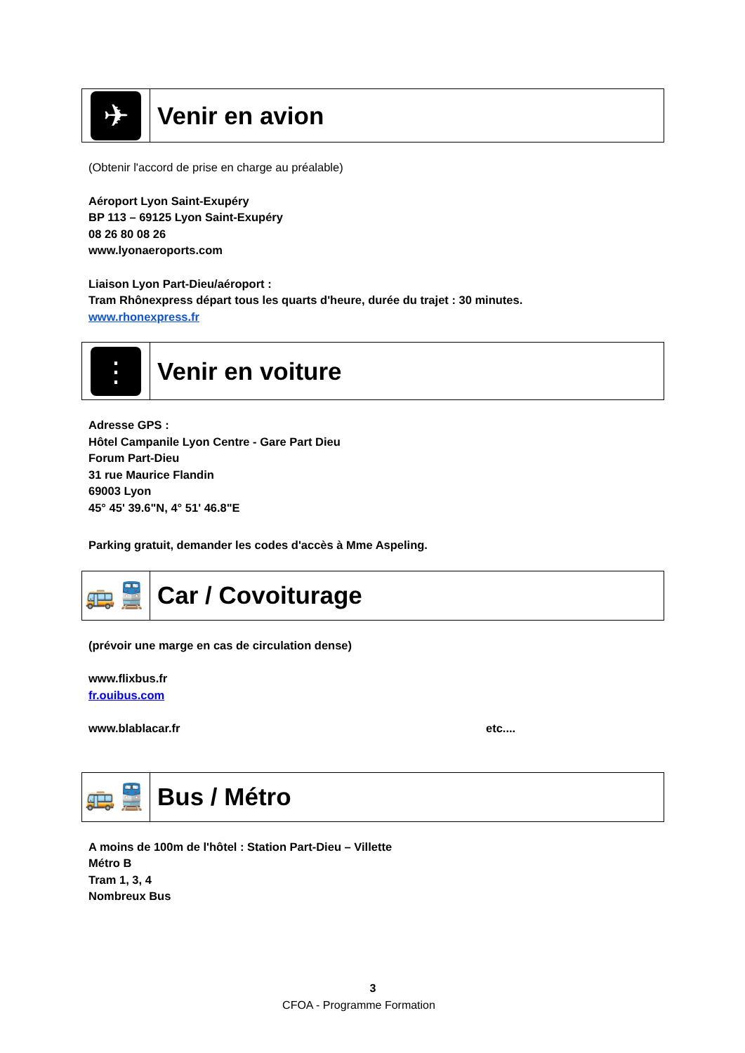✈
Venir en avion
(Obtenir l'accord de prise en charge au préalable)
Aéroport Lyon Saint-Exupéry
BP 113 – 69125 Lyon Saint-Exupéry
08 26 80 08 26
www.lyonaeroports.com
Liaison Lyon Part-Dieu/aéroport :
Tram Rhônexpress départ tous les quarts d'heure, durée du trajet : 30 minutes.
www.rhonexpress.fr
⋮
Venir en voiture
Adresse GPS :
Hôtel Campanile Lyon Centre - Gare Part Dieu
Forum Part-Dieu
31 rue Maurice Flandin
69003 Lyon
45° 45' 39.6"N, 4° 51' 46.8"E
Parking gratuit, demander les codes d'accès à Mme Aspeling.
🚌🚆 Car / Covoiturage
(prévoir une marge en cas de circulation dense)
www.flixbus.fr
fr.ouibus.com
www.blablacar.fr etc....
🚌🚆 Bus / Métro
A moins de 100m de l'hôtel : Station Part-Dieu – Villette
Métro B
Tram 1, 3, 4
Nombreux Bus
3
CFOA - Programme Formation